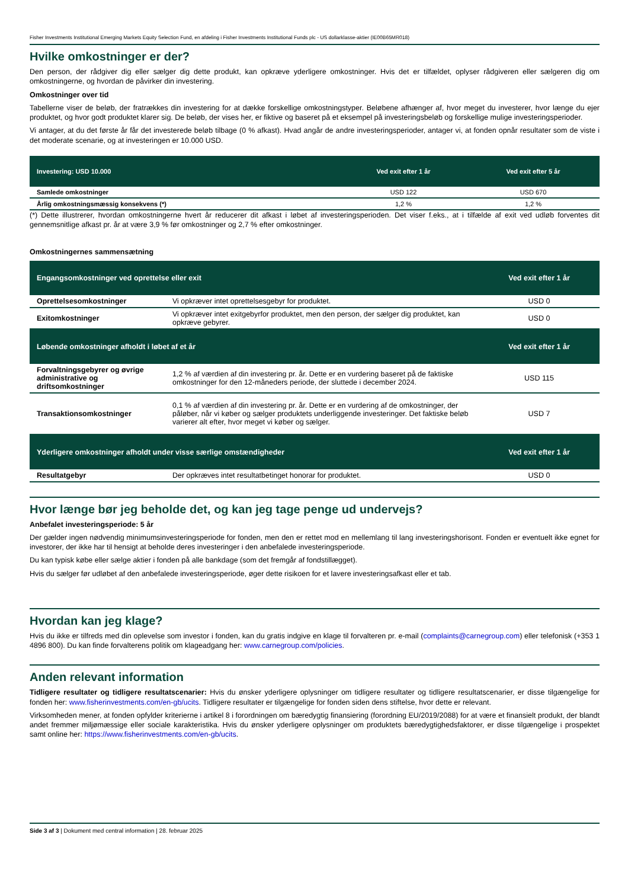Fisher Investments Institutional Emerging Markets Equity Selection Fund, en afdeling i Fisher Investments Institutional Funds plc - US dollarklasse-aktier (IE00B65MR018)
Hvilke omkostninger er der?
Den person, der rådgiver dig eller sælger dig dette produkt, kan opkræve yderligere omkostninger. Hvis det er tilfældet, oplyser rådgiveren eller sælgeren dig om omkostningerne, og hvordan de påvirker din investering.
Omkostninger over tid
Tabellerne viser de beløb, der fratrækkes din investering for at dække forskellige omkostningstyper. Beløbene afhænger af, hvor meget du investerer, hvor længe du ejer produktet, og hvor godt produktet klarer sig. De beløb, der vises her, er fiktive og baseret på et eksempel på investeringsbeløb og forskellige mulige investeringsperioder.
Vi antager, at du det første år får det investerede beløb tilbage (0 % afkast). Hvad angår de andre investeringsperioder, antager vi, at fonden opnår resultater som de viste i det moderate scenarie, og at investeringen er 10.000 USD.
| Investering: USD 10.000 | Ved exit efter 1 år | Ved exit efter 5 år |
| --- | --- | --- |
| Samlede omkostninger | USD 122 | USD 670 |
| Årlig omkostningsmæssig konsekvens (*) | 1,2 % | 1,2 % |
(*) Dette illustrerer, hvordan omkostningerne hvert år reducerer dit afkast i løbet af investeringsperioden. Det viser f.eks., at i tilfælde af exit ved udløb forventes dit gennemsnitlige afkast pr. år at være 3,9 % før omkostninger og 2,7 % efter omkostninger.
Omkostningernes sammensætning
| Engangsomkostninger ved oprettelse eller exit | | Ved exit efter 1 år |
| --- | --- | --- |
| Oprettelsesomkostninger | Vi opkræver intet oprettelsesgebyr for produktet. | USD 0 |
| Exitomkostninger | Vi opkræver intet exitgebyrfor produktet, men den person, der sælger dig produktet, kan opkræve gebyrer. | USD 0 |
| Løbende omkostninger afholdt i løbet af et år | | Ved exit efter 1 år |
| Forvaltningsgebyrer og øvrige administrative og driftsomkostninger | 1,2 % af værdien af din investering pr. år. Dette er en vurdering baseret på de faktiske omkostninger for den 12-måneders periode, der sluttede i december 2024. | USD 115 |
| Transaktionsomkostninger | 0,1 % af værdien af din investering pr. år. Dette er en vurdering af de omkostninger, der påløber, når vi køber og sælger produktets underliggende investeringer. Det faktiske beløb varierer alt efter, hvor meget vi køber og sælger. | USD 7 |
| Yderligere omkostninger afholdt under visse særlige omstændigheder | | Ved exit efter 1 år |
| Resultatgebyr | Der opkræves intet resultatbetinget honorar for produktet. | USD 0 |
Hvor længe bør jeg beholde det, og kan jeg tage penge ud undervejs?
Anbefalet investeringsperiode: 5 år
Der gælder ingen nødvendig minimumsinvesteringsperiode for fonden, men den er rettet mod en mellemlang til lang investeringshorisont. Fonden er eventuelt ikke egnet for investorer, der ikke har til hensigt at beholde deres investeringer i den anbefalede investeringsperiode.
Du kan typisk købe eller sælge aktier i fonden på alle bankdage (som det fremgår af fondstillægget).
Hvis du sælger før udløbet af den anbefalede investeringsperiode, øger dette risikoen for et lavere investeringsafkast eller et tab.
Hvordan kan jeg klage?
Hvis du ikke er tilfreds med din oplevelse som investor i fonden, kan du gratis indgive en klage til forvalteren pr. e-mail (complaints@carnegroup.com) eller telefonisk (+353 1 4896 800). Du kan finde forvalterens politik om klageadgang her: www.carnegroup.com/policies.
Anden relevant information
Tidligere resultater og tidligere resultatscenarier: Hvis du ønsker yderligere oplysninger om tidligere resultater og tidligere resultatscenarier, er disse tilgængelige for fonden her: www.fisherinvestments.com/en-gb/ucits. Tidligere resultater er tilgængelige for fonden siden dens stiftelse, hvor dette er relevant.
Virksomheden mener, at fonden opfylder kriterierne i artikel 8 i forordningen om bæredygtig finansiering (forordning EU/2019/2088) for at være et finansielt produkt, der blandt andet fremmer miljømæssige eller sociale karakteristika. Hvis du ønsker yderligere oplysninger om produktets bæredygtighedsfaktorer, er disse tilgængelige i prospektet samt online her: https://www.fisherinvestments.com/en-gb/ucits.
Side 3 af 3 | Dokument med central information | 28. februar 2025